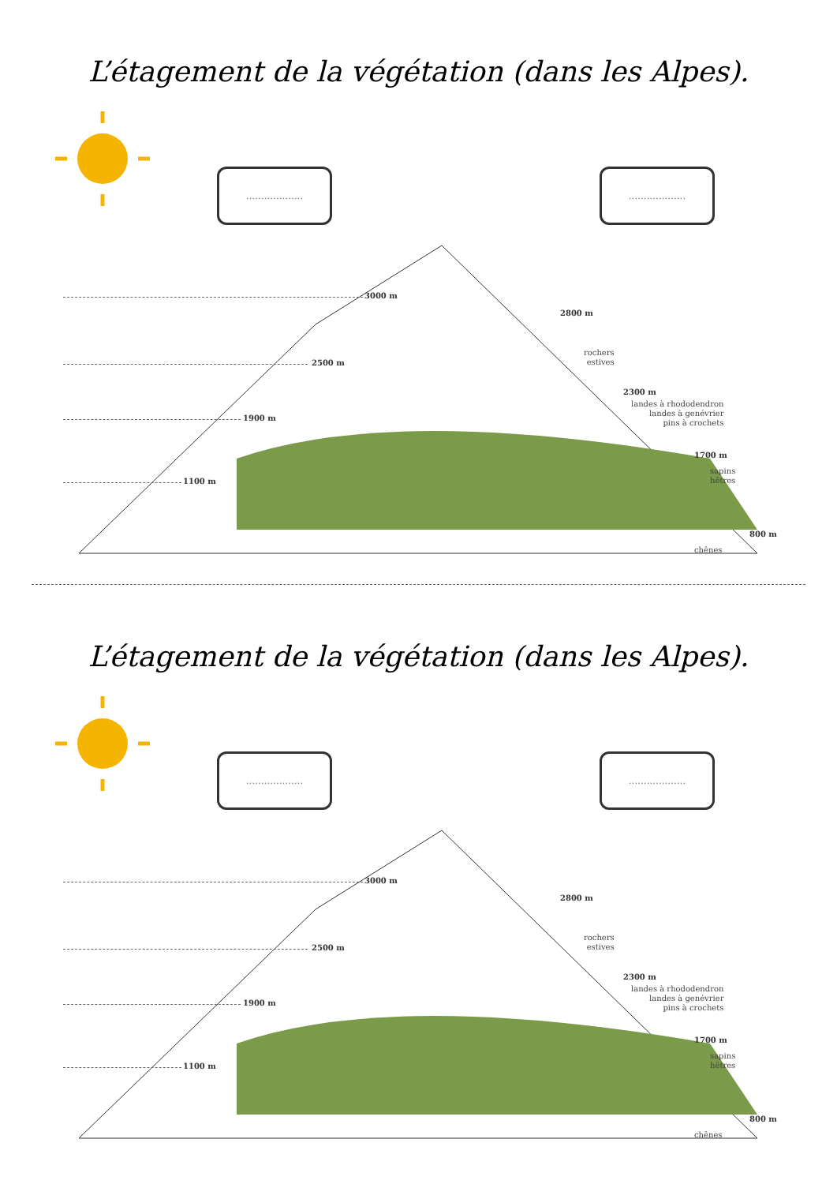L’étagement de la végétation (dans les Alpes).
................... ...................
3000 m
2500 m
1900 m
1100 m
2800 m
rochers
estives
2300 m
landes à rhododendron
landes à genévrier
pins à crochets
1700 m
sapins
hêtres
800 m
chênes
L’étagement de la végétation (dans les Alpes).
................... ...................
3000 m
2500 m
1900 m
1100 m
2800 m
rochers
estives
2300 m
landes à rhododendron
landes à genévrier
pins à crochets
1700 m
sapins
hêtres
800 m
chênes